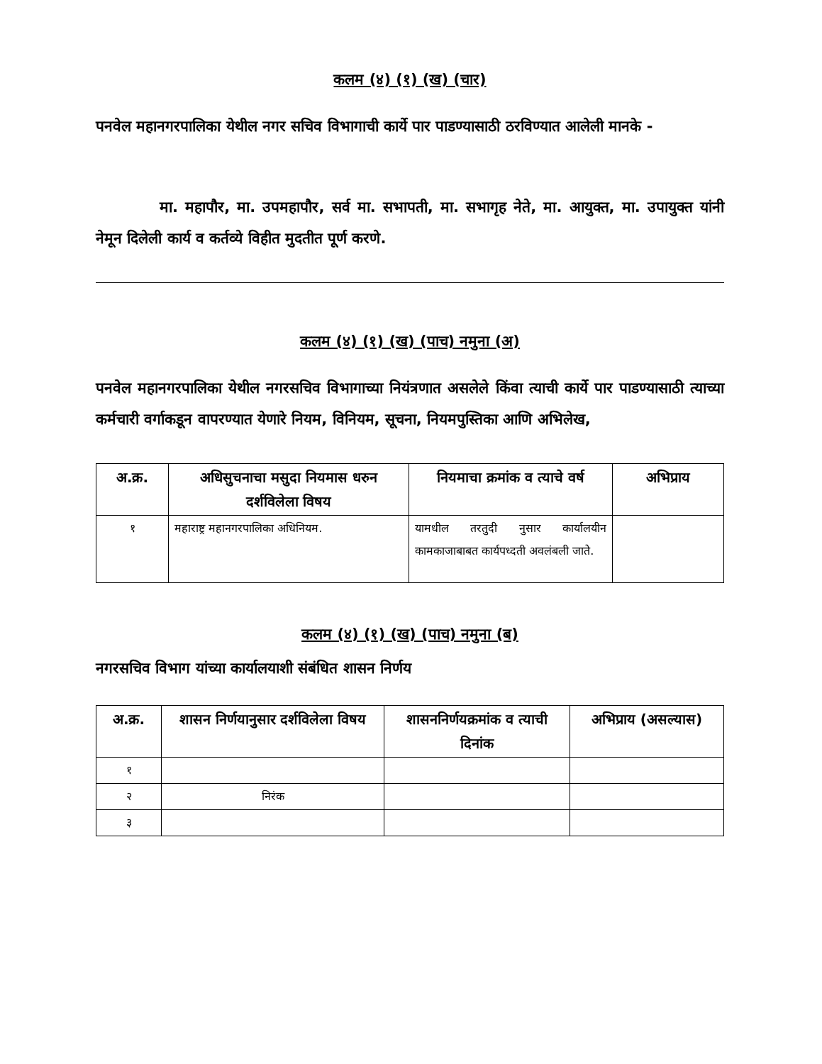कलम (४) (१) (ख) (चार)
पनवेल महानगरपालिका येथील नगर सचिव विभागाची कार्ये पार पाडण्यासाठी ठरविण्यात आलेली मानके -
मा. महापौर, मा. उपमहापौर, सर्व मा. सभापती, मा. सभागृह नेते, मा. आयुक्त, मा. उपायुक्त यांनी नेमून दिलेली कार्य व कर्तव्ये विहीत मुदतीत पूर्ण करणे.
कलम (४) (१) (ख) (पाच) नमुना (अ)
पनवेल महानगरपालिका येथील नगरसचिव विभागाच्या नियंत्रणात असलेले किंवा त्याची कार्ये पार पाडण्यासाठी त्याच्या कर्मचारी वर्गाकडून वापरण्यात येणारे नियम, विनियम, सूचना, नियमपुस्तिका आणि अभिलेख,
| अ.क्र. | अधिसुचनाचा मसुदा नियमास धरुन दर्शविलेला विषय | नियमाचा क्रमांक व त्याचे वर्ष | अभिप्राय |
| --- | --- | --- | --- |
| १ | महाराष्ट्र महानगरपालिका अधिनियम. | यामधील तरतुदी नुसार कार्यालयीन कामकाजाबाबत कार्यपध्दती अवलंबली जाते. | |
कलम (४) (१) (ख) (पाच) नमुना (ब)
नगरसचिव विभाग यांच्या कार्यालयाशी संबंधित शासन निर्णय
| अ.क्र. | शासन निर्णयानुसार दर्शविलेला विषय | शासननिर्णयक्रमांक व त्याची दिनांक | अभिप्राय (असल्यास) |
| --- | --- | --- | --- |
| १ | | | |
| २ | निरंक | | |
| ३ | | | |